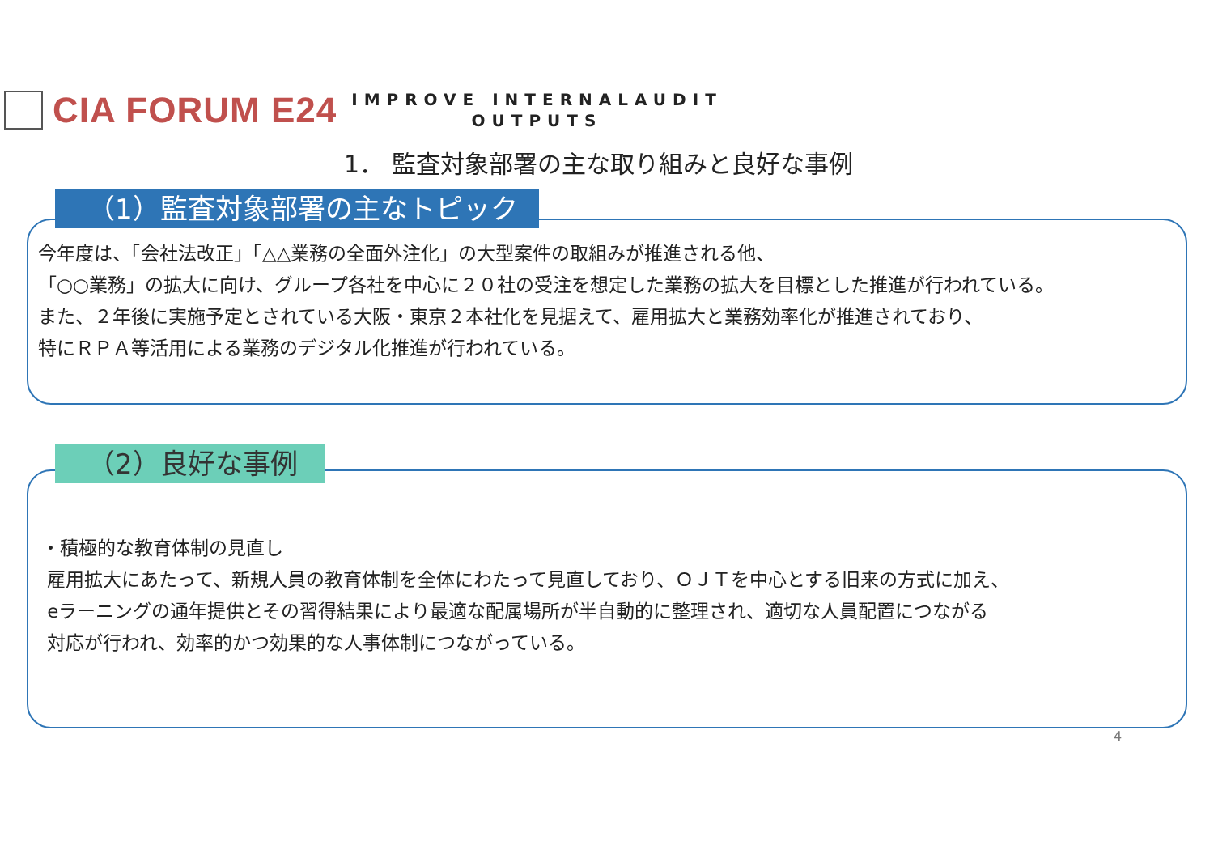CIA FORUM E24
IMPROVE INTERNALAUDIT
OUTPUTS
1． 監査対象部署の主な取り組みと良好な事例
今年度は、「会社法改正」「△△業務の全面外注化」の大型案件の取組みが推進される他、
「○○業務」の拡大に向け、グループ各社を中心に２０社の受注を想定した業務の拡大を目標とした推進が行われている。
また、２年後に実施予定とされている大阪・東京２本社化を見据えて、雇用拡大と業務効率化が推進されており、
特にＲＰＡ等活用による業務のデジタル化推進が行われている。
（1）監査対象部署の主なトピック
・積極的な教育体制の見直し
雇用拡大にあたって、新規人員の教育体制を全体にわたって見直しており、ＯＪＴを中心とする旧来の方式に加え、
eラーニングの通年提供とその習得結果により最適な配属場所が半自動的に整理され、適切な人員配置につながる
対応が行われ、効率的かつ効果的な人事体制につながっている。
（2）良好な事例
4